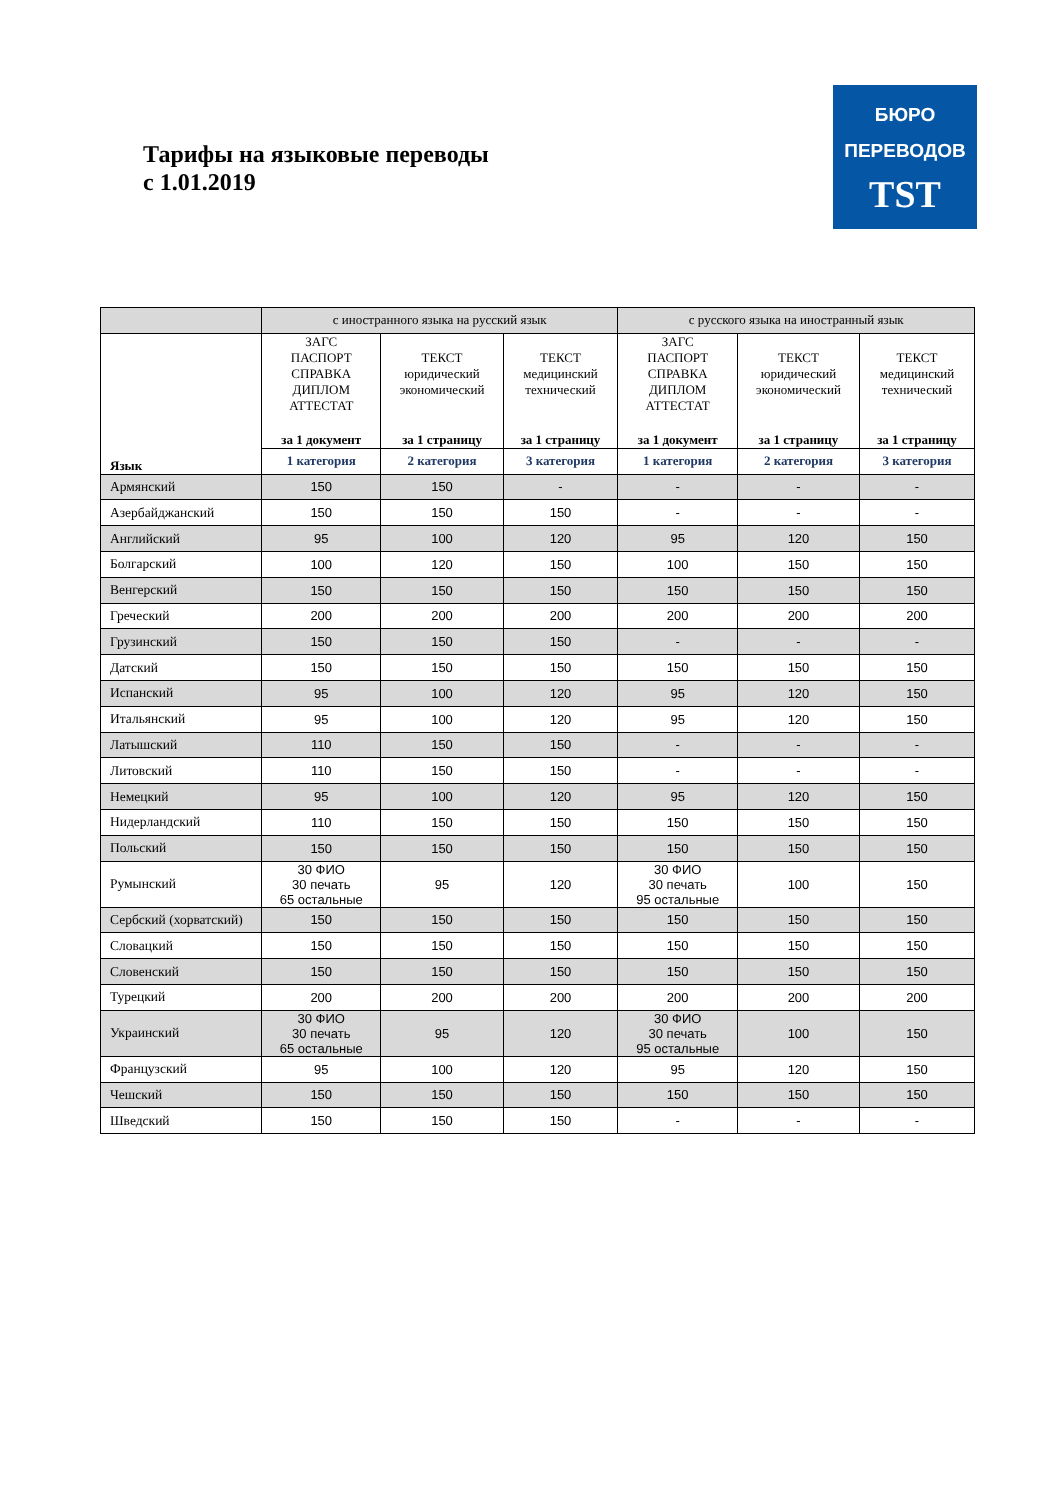Тарифы на языковые переводы
с 1.01.2019
БЮРО
ПЕРЕВОДОВ
TST
| | с иностранного языка на русский язык | | | с русского языка на иностранный язык | | |
| --- | --- | --- | --- | --- | --- | --- |
| Язык | ЗАГС ПАСПОРТ СПРАВКА ДИПЛОМ АТТЕСТАТ за 1 документ | ТЕКСТ юридический экономический за 1 страницу | ТЕКСТ медицинский технический за 1 страницу | ЗАГС ПАСПОРТ СПРАВКА ДИПЛОМ АТТЕСТАТ за 1 документ | ТЕКСТ юридический экономический за 1 страницу | ТЕКСТ медицинский технический за 1 страницу |
| | 1 категория | 2 категория | 3 категория | 1 категория | 2 категория | 3 категория |
| Армянский | 150 | 150 | - | - | - | - |
| Азербайджанский | 150 | 150 | 150 | - | - | - |
| Английский | 95 | 100 | 120 | 95 | 120 | 150 |
| Болгарский | 100 | 120 | 150 | 100 | 150 | 150 |
| Венгерский | 150 | 150 | 150 | 150 | 150 | 150 |
| Греческий | 200 | 200 | 200 | 200 | 200 | 200 |
| Грузинский | 150 | 150 | 150 | - | - | - |
| Датский | 150 | 150 | 150 | 150 | 150 | 150 |
| Испанский | 95 | 100 | 120 | 95 | 120 | 150 |
| Итальянский | 95 | 100 | 120 | 95 | 120 | 150 |
| Латышский | 110 | 150 | 150 | - | - | - |
| Литовский | 110 | 150 | 150 | - | - | - |
| Немецкий | 95 | 100 | 120 | 95 | 120 | 150 |
| Нидерландский | 110 | 150 | 150 | 150 | 150 | 150 |
| Польский | 150 | 150 | 150 | 150 | 150 | 150 |
| Румынский | 30 ФИО 30 печать 65 остальные | 95 | 120 | 30 ФИО 30 печать 95 остальные | 100 | 150 |
| Сербский (хорватский) | 150 | 150 | 150 | 150 | 150 | 150 |
| Словацкий | 150 | 150 | 150 | 150 | 150 | 150 |
| Словенский | 150 | 150 | 150 | 150 | 150 | 150 |
| Турецкий | 200 | 200 | 200 | 200 | 200 | 200 |
| Украинский | 30 ФИО 30 печать 65 остальные | 95 | 120 | 30 ФИО 30 печать 95 остальные | 100 | 150 |
| Французский | 95 | 100 | 120 | 95 | 120 | 150 |
| Чешский | 150 | 150 | 150 | 150 | 150 | 150 |
| Шведский | 150 | 150 | 150 | - | - | - |